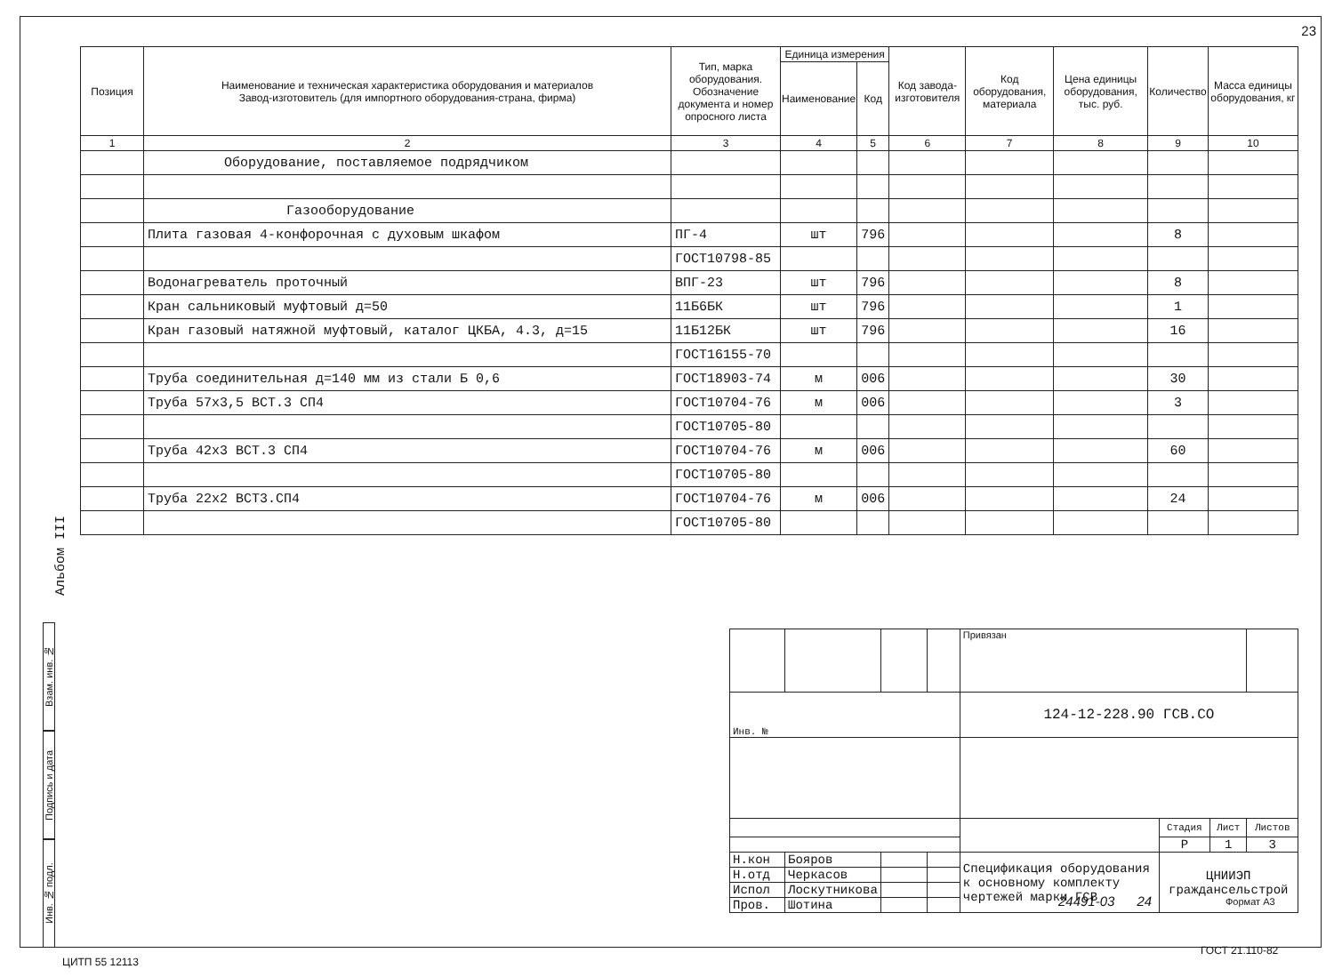23
| Позиция | Наименование и техническая характеристика оборудования и материалов Завод-изготовитель (для импортного оборудования-страна, фирма) | Тип, марка оборудования. Обозначение документа и номер опросного листа | Единица измерения | | Код завода-изготовителя | Код оборудования, материала | Цена единицы оборудования, тыс. руб. | Количество | Масса единицы оборудования, кг |
| --- | --- | --- | --- | --- | --- | --- | --- | --- | --- |
| | | | Наименование | Код | | | | | |
| 1 | 2 | 3 | 4 | 5 | 6 | 7 | 8 | 9 | 10 |
| | Оборудование, поставляемое подрядчиком | | | | | | | | |
| | Газооборудование | | | | | | | | |
| | Плита газовая 4-конфорочная с духовым шкафом | ПГ-4 | шт | 796 | | | | 8 | |
| | | ГОСТ10798-85 | | | | | | | |
| | Водонагреватель проточный | ВПГ-23 | шт | 796 | | | | 8 | |
| | Кран сальниковый муфтовый д=50 | 11Б6БК | шт | 796 | | | | 1 | |
| | Кран газовый натяжной муфтовый, каталог ЦКБА, 4.3, д=15 | 11Б12БК | шт | 796 | | | | 16 | |
| | | ГОСТ16155-70 | | | | | | | |
| | Труба соединительная д=140 мм из стали Б 0,6 | ГОСТ18903-74 | м | 006 | | | | 30 | |
| | Труба 57х3,5 ВСТ.3 СП4 | ГОСТ10704-76 | м | 006 | | | | 3 | |
| | | ГОСТ10705-80 | | | | | | | |
| | Труба 42х3 ВСТ.3 СП4 | ГОСТ10704-76 | м | 006 | | | | 60 | |
| | | ГОСТ10705-80 | | | | | | | |
| | Труба 22х2 ВСТ3.СП4 | ГОСТ10704-76 | м | 006 | | | | 24 | |
| | | ГОСТ10705-80 | | | | | | | |
Альбом III
Взам. инв. №
Подпись и дата
Инв. № подл.
| | | | | Привязан | | | |
| Инв. № | | | | 124-12-228.90 ГСВ.СО | | | |
| | | | | | Стадия | Лист | Листов |
| | | | | | Р | 1 | 3 |
| Н.кон | Бояров | | | Спецификация оборудования к основному комплекту чертежей марки ГСВ | ЦНИИЭП граждансельстрой | | |
| Н.отд | Черкасов | | | | | | |
| Испол | Лоскутникова | | | | | | |
| Пров. | Шотина | | | | | | |
24491-03 24 Формат А3
ЦИТП 55 12113
ГОСТ 21.110-82